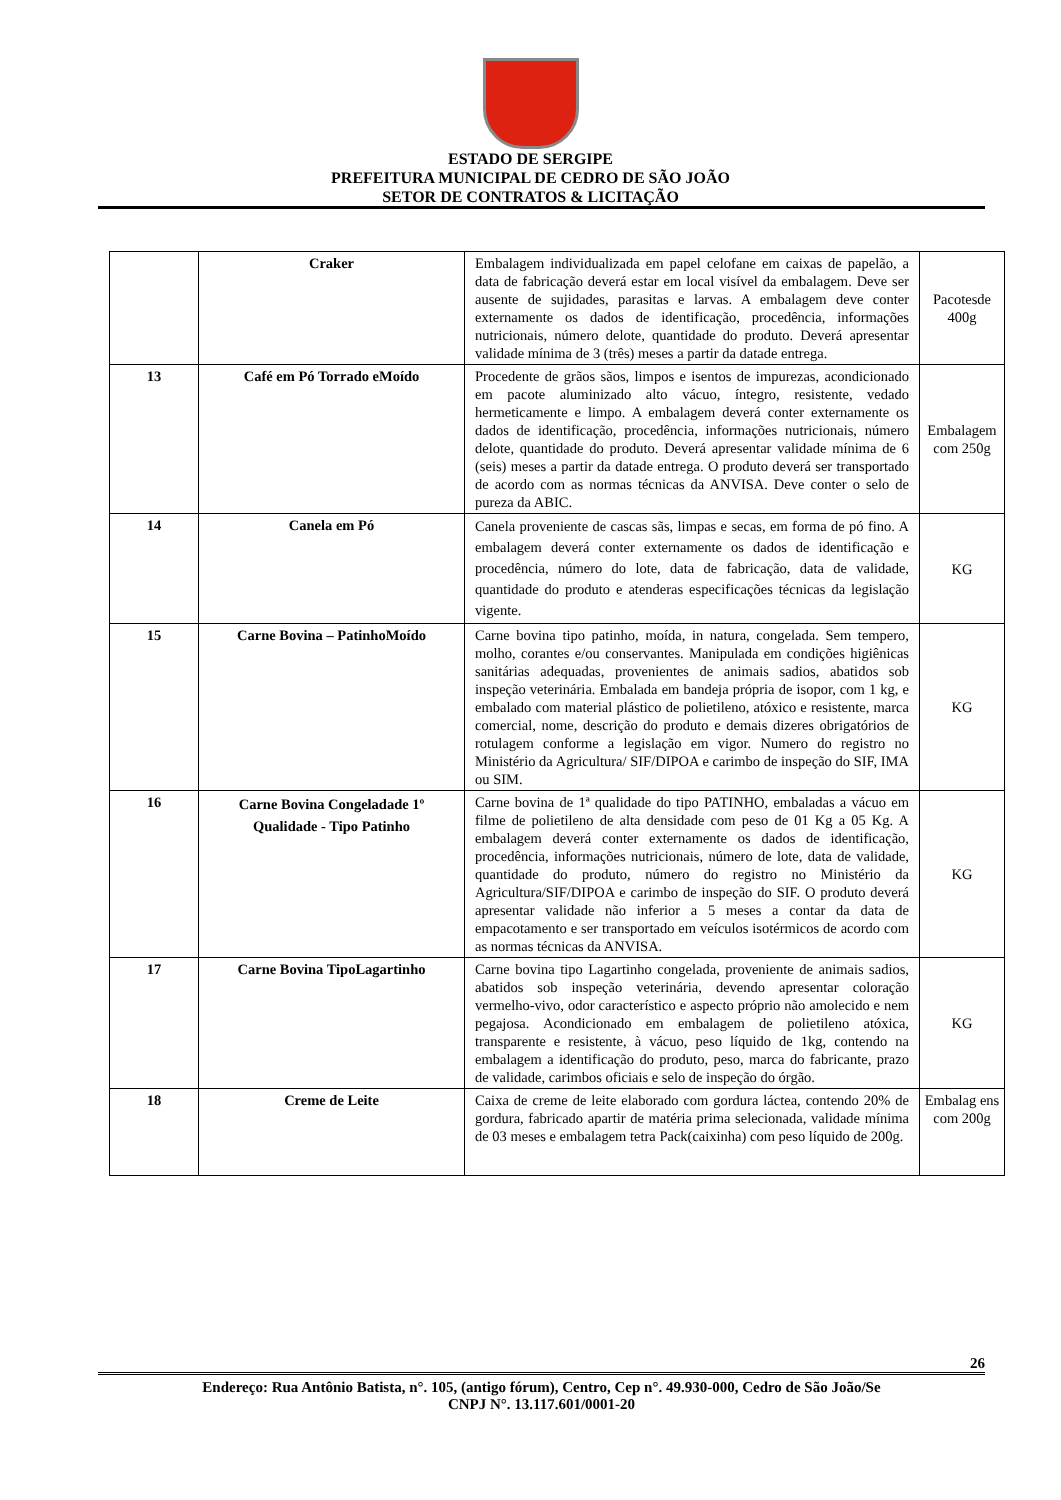ESTADO DE SERGIPE
PREFEITURA MUNICIPAL DE CEDRO DE SÃO JOÃO
SETOR DE CONTRATOS & LICITAÇÃO
| | Craker | Embalagem individualizada em papel celofane em caixas de papelão, a data de fabricação deverá estar em local visível da embalagem. Deve ser ausente de sujidades, parasitas e larvas. A embalagem deve conter externamente os dados de identificação, procedência, informações nutricionais, número delote, quantidade do produto. Deverá apresentar validade mínima de 3 (três) meses a partir da datade entrega. | Pacotesde 400g |
| 13 | Café em Pó Torrado eMoído | Procedente de grãos sãos, limpos e isentos de impurezas, acondicionado em pacote aluminizado alto vácuo, íntegro, resistente, vedado hermeticamente e limpo. A embalagem deverá conter externamente os dados de identificação, procedência, informações nutricionais, número delote, quantidade do produto. Deverá apresentar validade mínima de 6 (seis) meses a partir da datade entrega. O produto deverá ser transportado de acordo com as normas técnicas da ANVISA. Deve conter o selo de pureza da ABIC. | Embalagem com 250g |
| 14 | Canela em Pó | Canela proveniente de cascas sãs, limpas e secas, em forma de pó fino. A embalagem deverá conter externamente os dados de identificação e procedência, número do lote, data de fabricação, data de validade, quantidade do produto e atenderas especificações técnicas da legislação vigente. | KG |
| 15 | Carne Bovina – PatinhoMoído | Carne bovina tipo patinho, moída, in natura, congelada. Sem tempero, molho, corantes e/ou conservantes. Manipulada em condições higiênicas sanitárias adequadas, provenientes de animais sadios, abatidos sob inspeção veterinária. Embalada em bandeja própria de isopor, com 1 kg, e embalado com material plástico de polietileno, atóxico e resistente, marca comercial, nome, descrição do produto e demais dizeres obrigatórios de rotulagem conforme a legislação em vigor. Numero do registro no Ministério da Agricultura/ SIF/DIPOA e carimbo de inspeção do SIF, IMA ou SIM. | KG |
| 16 | Carne Bovina Congeladade 1º Qualidade - Tipo Patinho | Carne bovina de 1ª qualidade do tipo PATINHO, embaladas a vácuo em filme de polietileno de alta densidade com peso de 01 Kg a 05 Kg. A embalagem deverá conter externamente os dados de identificação, procedência, informações nutricionais, número de lote, data de validade, quantidade do produto, número do registro no Ministério da Agricultura/SIF/DIPOA e carimbo de inspeção do SIF. O produto deverá apresentar validade não inferior a 5 meses a contar da data de empacotamento e ser transportado em veículos isotérmicos de acordo com as normas técnicas da ANVISA. | KG |
| 17 | Carne Bovina TipoLagartinho | Carne bovina tipo Lagartinho congelada, proveniente de animais sadios, abatidos sob inspeção veterinária, devendo apresentar coloração vermelho-vivo, odor característico e aspecto próprio não amolecido e nem pegajosa. Acondicionado em embalagem de polietileno atóxica, transparente e resistente, à vácuo, peso líquido de 1kg, contendo na embalagem a identificação do produto, peso, marca do fabricante, prazo de validade, carimbos oficiais e selo de inspeção do órgão. | KG |
| 18 | Creme de Leite | Caixa de creme de leite elaborado com gordura láctea, contendo 20% de gordura, fabricado apartir de matéria prima selecionada, validade mínima de 03 meses e embalagem tetra Pack(caixinha) com peso líquido de 200g. | Embalag ens com 200g |
26
Endereço: Rua Antônio Batista, n°. 105, (antigo fórum), Centro, Cep n°. 49.930-000, Cedro de São João/Se
CNPJ N°. 13.117.601/0001-20